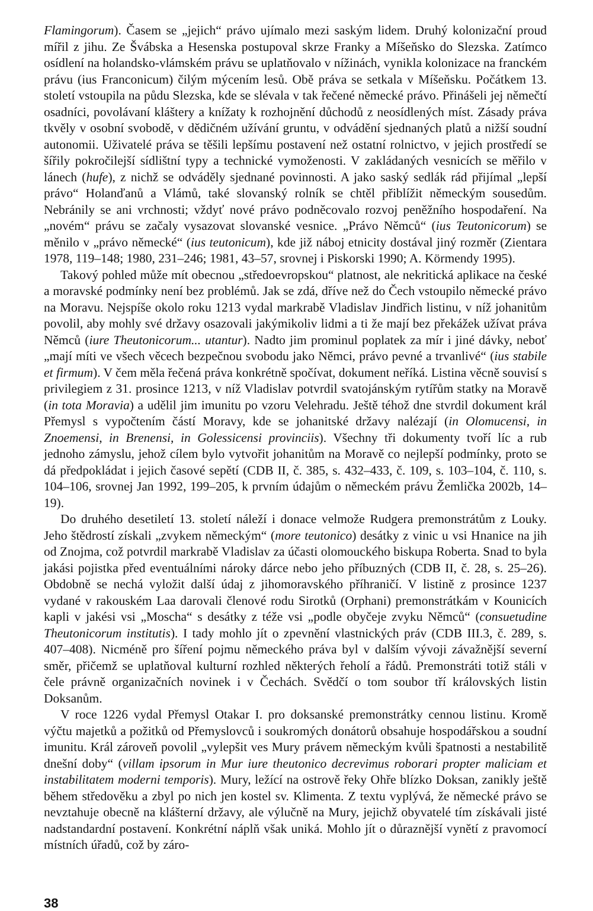Flamingorum). Časem se „jejich“ právo ujímalo mezi saským lidem. Druhý kolonizační proud mířil z jihu. Ze Švábska a Hesenska postupoval skrze Franky a Míšeňsko do Slezska. Zatímco osídlení na holandsko-vlámském právu se uplatňovalo v nížinách, vynikla kolonizace na franckém právu (ius Franconicum) čilým mýcením lesů. Obě práva se setkala v Míšeňsku. Počátkem 13. století vstoupila na půdu Slezska, kde se slévala v tak řečené německé právo. Přinášeli jej němečtí osadníci, povolávaní kláštery a knížaty k rozhojnění důchodů z neosídlených míst. Zásady práva tkvěly v osobní svobodě, v dědičném užívání gruntu, v odvádění sjednaných platů a nižší soudní autonomii. Uživatelé práva se těšili lepšímu postavení než ostatní rolnictvo, v jejich prostředí se šířily pokročilejší sídlištní typy a technické vymoženosti. V zakládaných vesnicích se měřilo v lánech (hufe), z nichž se odváděly sjednané povinnosti. A jako saský sedlák rád přijímal „lepší právo“ Holanďanů a Vlámů, také slovanský rolník se chtěl přiblížit německým sousedům. Nebránily se ani vrchnosti; vždyť nové právo podněcovalo rozvoj peněžního hospodaření. Na „novém“ právu se začaly vysazovat slovanské vesnice. „Právo Němců“ (ius Teutonicorum) se měnilo v „právo německé“ (ius teutonicum), kde již náboj etnicity dostával jiný rozměr (Zientara 1978, 119–148; 1980, 231–246; 1981, 43–57, srovnej i Piskorski 1990; A. Körmendy 1995).
Takový pohled může mít obecnou „středoevropskou“ platnost, ale nekritická aplikace na české a moravské podmínky není bez problémů. Jak se zdá, dříve než do Čech vstoupilo německé právo na Moravu. Nejspíše okolo roku 1213 vydal markrabě Vladislav Jindřich listinu, v níž johanitům povolil, aby mohly své državy osazovali jakýmikoliv lidmi a ti že mají bez překážek užívat práva Němců (iure Theutonicorum... utantur). Nadto jim prominul poplatek za mír i jiné dávky, neboť „mají míti ve všech věcech bezpečnou svobodu jako Němci, právo pevné a trvanlivé“ (ius stabile et firmum). V čem měla řečená práva konkrétně spočívat, dokument neříká. Listina věcně souvisí s privilegiem z 31. prosince 1213, v níž Vladislav potvrdil svatojánským rytířům statky na Moravě (in tota Moravia) a udělil jim imunitu po vzoru Velehradu. Ještě téhož dne stvrdil dokument král Přemysl s vypočtením částí Moravy, kde se johanitské državy nalézají (in Olomucensi, in Znoemensi, in Brenensi, in Golessicensi provinciis). Všechny tři dokumenty tvoří líc a rub jednoho zámyslu, jehož cílem bylo vytvořit johanitům na Moravě co nejlepší podmínky, proto se dá předpokládat i jejich časové sepětí (CDB II, č. 385, s. 432–433, č. 109, s. 103–104, č. 110, s. 104–106, srovnej Jan 1992, 199–205, k prvním údajům o německém právu Žemlička 2002b, 14–19).
Do druhého desetiletí 13. století náleží i donace velmože Rudgera premonstrátům z Louky. Jeho štědrostí získali „zvykem německým“ (more teutonico) desátky z vinic u vsi Hnanice na jih od Znojma, což potvrdil markrabě Vladislav za účasti olomouckého biskupa Roberta. Snad to byla jakási pojistka před eventuálními nároky dárce nebo jeho příbuzných (CDB II, č. 28, s. 25–26). Obdobně se nechá vyložit další údaj z jihomoravského příhraničí. V listině z prosince 1237 vydané v rakouském Laa darovali členové rodu Sirotků (Orphani) premonstrátkám v Kounicích kapli v jakési vsi „Moscha“ s desátky z téže vsi „podle obyčeje zvyku Němců“ (consuetudine Theutonicorum institutis). I tady mohlo jít o zpevnění vlastnických práv (CDB III.3, č. 289, s. 407–408). Nicméně pro šíření pojmu německého práva byl v dalším vývoji závažnější severní směr, přičemž se uplatňoval kulturní rozhled některých řeholí a řádů. Premonstráti totiž stáli v čele právně organizačních novinek i v Čechách. Svědčí o tom soubor tří královských listin Doksanům.
V roce 1226 vydal Přemysl Otakar I. pro doksanské premonstrátky cennou listinu. Kromě výčtu majetků a požitků od Přemyslovců i soukromých donátorů obsahuje hospodářskou a soudní imunitu. Král zároveň povolil „vylepšit ves Mury právem německým kvůli špatnosti a nestabilitě dnešní doby“ (villam ipsorum in Mur iure theutonico decrevimus roborari propter maliciam et instabilitatem moderni temporis). Mury, ležící na ostrově řeky Ohře blízko Doksan, zanikly ještě během středověku a zbyl po nich jen kostel sv. Klimenta. Z textu vyplývá, že německé právo se nevztahuje obecně na klášterní državy, ale výlučně na Mury, jejichž obyvatelé tím získávali jisté nadstandardní postavení. Konkrétní náplň však uniká. Mohlo jít o důraznější vynětí z pravomocí místních úřadů, což by záro-
38